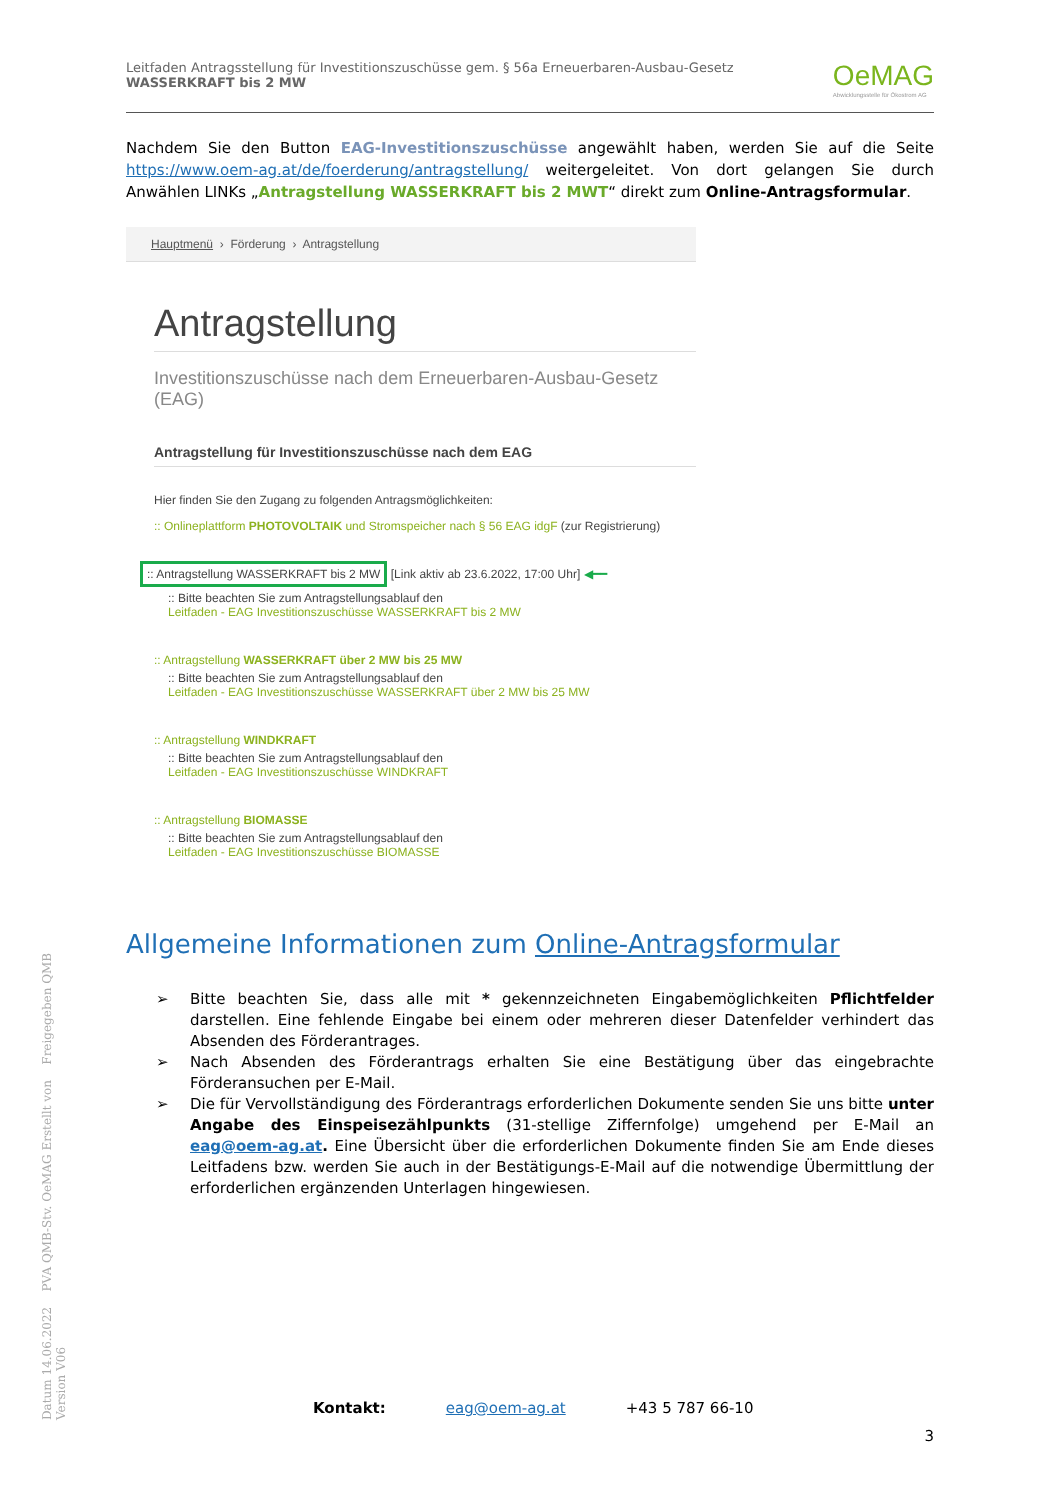Leitfaden Antragsstellung für Investitionszuschüsse gem. § 56a Erneuerbaren-Ausbau-Gesetz
WASSERKRAFT bis 2 MW
OeMAG
Abwicklungsstelle für Ökostrom AG
Nachdem Sie den Button EAG-Investitionszuschüsse angewählt haben, werden Sie auf die Seite https://www.oem-ag.at/de/foerderung/antragstellung/ weitergeleitet. Von dort gelangen Sie durch Anwählen LINKs „Antragstellung WASSERKRAFT bis 2 MWT“ direkt zum Online-Antragsformular.
Hauptmenü › Förderung › Antragstellung
Antragstellung
Investitionszuschüsse nach dem Erneuerbaren-Ausbau-Gesetz (EAG)
Antragstellung für Investitionszuschüsse nach dem EAG
Hier finden Sie den Zugang zu folgenden Antragsmöglichkeiten:
:: Onlineplattform PHOTOVOLTAIK und Stromspeicher nach § 56 EAG idgF (zur Registrierung)
:: Antragstellung WASSERKRAFT bis 2 MW [Link aktiv ab 23.6.2022, 17:00 Uhr] ◀━━
:: Bitte beachten Sie zum Antragstellungsablauf den
Leitfaden - EAG Investitionszuschüsse WASSERKRAFT bis 2 MW
:: Antragstellung WASSERKRAFT über 2 MW bis 25 MW
:: Bitte beachten Sie zum Antragstellungsablauf den
Leitfaden - EAG Investitionszuschüsse WASSERKRAFT über 2 MW bis 25 MW
:: Antragstellung WINDKRAFT
:: Bitte beachten Sie zum Antragstellungsablauf den
Leitfaden - EAG Investitionszuschüsse WINDKRAFT
:: Antragstellung BIOMASSE
:: Bitte beachten Sie zum Antragstellungsablauf den
Leitfaden - EAG Investitionszuschüsse BIOMASSE
Allgemeine Informationen zum Online-Antragsformular
➢ Bitte beachten Sie, dass alle mit * gekennzeichneten Eingabemöglichkeiten Pflichtfelder darstellen. Eine fehlende Eingabe bei einem oder mehreren dieser Datenfelder verhindert das Absenden des Förderantrages.
➢ Nach Absenden des Förderantrags erhalten Sie eine Bestätigung über das eingebrachte Förderansuchen per E-Mail.
➢ Die für Vervollständigung des Förderantrags erforderlichen Dokumente senden Sie uns bitte unter Angabe des Einspeisezählpunkts (31-stellige Ziffernfolge) umgehend per E-Mail an eag@oem-ag.at. Eine Übersicht über die erforderlichen Dokumente finden Sie am Ende dieses Leitfadens bzw. werden Sie auch in der Bestätigungs-E-Mail auf die notwendige Übermittlung der erforderlichen ergänzenden Unterlagen hingewiesen.
Kontakt: eag@oem-ag.at +43 5 787 66-10
3
Datum 14.06.2022 PVA QMB-Stv. OeMAG Erstellt von Freigegeben QMB Version V06